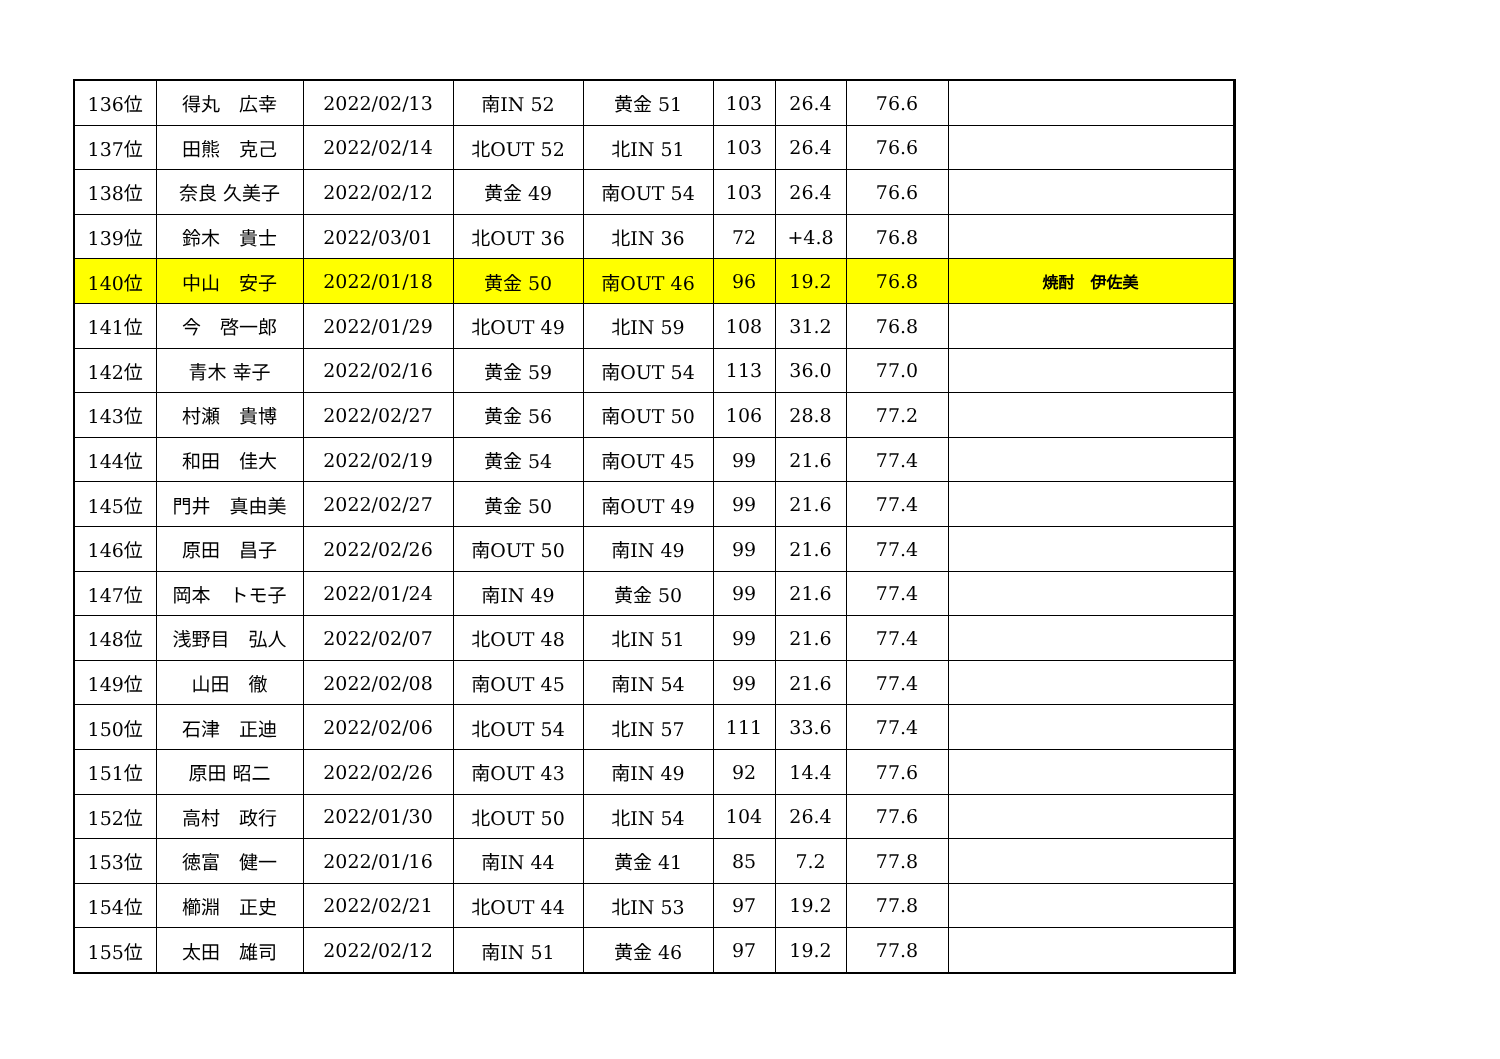| 136位 | 得丸 広幸 | 2022/02/13 | 南IN 52 | 黄金 51 | 103 | 26.4 | 76.6 | |
| 137位 | 田熊 克己 | 2022/02/14 | 北OUT 52 | 北IN 51 | 103 | 26.4 | 76.6 | |
| 138位 | 奈良 久美子 | 2022/02/12 | 黄金 49 | 南OUT 54 | 103 | 26.4 | 76.6 | |
| 139位 | 鈴木 貴士 | 2022/03/01 | 北OUT 36 | 北IN 36 | 72 | +4.8 | 76.8 | |
| 140位 | 中山 安子 | 2022/01/18 | 黄金 50 | 南OUT 46 | 96 | 19.2 | 76.8 | 焼酎 伊佐美 |
| 141位 | 今 啓一郎 | 2022/01/29 | 北OUT 49 | 北IN 59 | 108 | 31.2 | 76.8 | |
| 142位 | 青木 幸子 | 2022/02/16 | 黄金 59 | 南OUT 54 | 113 | 36.0 | 77.0 | |
| 143位 | 村瀬 貴博 | 2022/02/27 | 黄金 56 | 南OUT 50 | 106 | 28.8 | 77.2 | |
| 144位 | 和田 佳大 | 2022/02/19 | 黄金 54 | 南OUT 45 | 99 | 21.6 | 77.4 | |
| 145位 | 門井 真由美 | 2022/02/27 | 黄金 50 | 南OUT 49 | 99 | 21.6 | 77.4 | |
| 146位 | 原田 昌子 | 2022/02/26 | 南OUT 50 | 南IN 49 | 99 | 21.6 | 77.4 | |
| 147位 | 岡本 トモ子 | 2022/01/24 | 南IN 49 | 黄金 50 | 99 | 21.6 | 77.4 | |
| 148位 | 浅野目 弘人 | 2022/02/07 | 北OUT 48 | 北IN 51 | 99 | 21.6 | 77.4 | |
| 149位 | 山田 徹 | 2022/02/08 | 南OUT 45 | 南IN 54 | 99 | 21.6 | 77.4 | |
| 150位 | 石津 正迪 | 2022/02/06 | 北OUT 54 | 北IN 57 | 111 | 33.6 | 77.4 | |
| 151位 | 原田 昭二 | 2022/02/26 | 南OUT 43 | 南IN 49 | 92 | 14.4 | 77.6 | |
| 152位 | 高村 政行 | 2022/01/30 | 北OUT 50 | 北IN 54 | 104 | 26.4 | 77.6 | |
| 153位 | 徳富 健一 | 2022/01/16 | 南IN 44 | 黄金 41 | 85 | 7.2 | 77.8 | |
| 154位 | 櫛淵 正史 | 2022/02/21 | 北OUT 44 | 北IN 53 | 97 | 19.2 | 77.8 | |
| 155位 | 太田 雄司 | 2022/02/12 | 南IN 51 | 黄金 46 | 97 | 19.2 | 77.8 | |